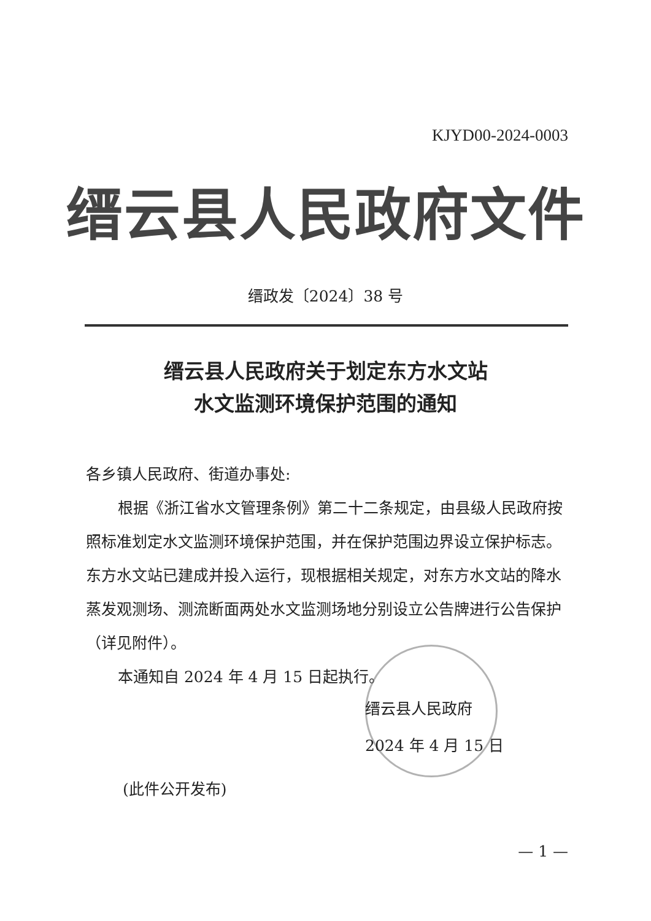KJYD00-2024-0003
缙云县人民政府文件
缙政发〔2024〕38 号
缙云县人民政府关于划定东方水文站
水文监测环境保护范围的通知
各乡镇人民政府、街道办事处:
根据《浙江省水文管理条例》第二十二条规定，由县级人民政府按照标准划定水文监测环境保护范围，并在保护范围边界设立保护标志。东方水文站已建成并投入运行，现根据相关规定，对东方水文站的降水蒸发观测场、测流断面两处水文监测场地分别设立公告牌进行公告保护（详见附件）。
本通知自 2024 年 4 月 15 日起执行。
缙云县人民政府
2024 年 4 月 15 日
(此件公开发布)
— 1 —